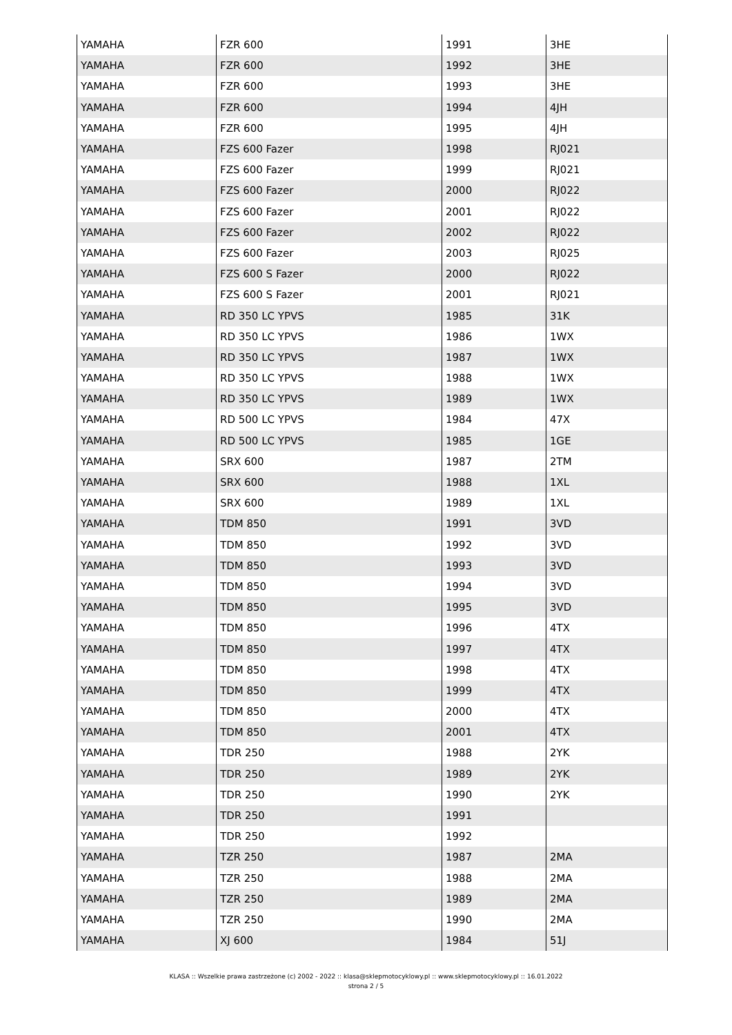| YAMAHA | FZR 600 | 1991 | 3HE |
| YAMAHA | FZR 600 | 1992 | 3HE |
| YAMAHA | FZR 600 | 1993 | 3HE |
| YAMAHA | FZR 600 | 1994 | 4JH |
| YAMAHA | FZR 600 | 1995 | 4JH |
| YAMAHA | FZS 600 Fazer | 1998 | RJ021 |
| YAMAHA | FZS 600 Fazer | 1999 | RJ021 |
| YAMAHA | FZS 600 Fazer | 2000 | RJ022 |
| YAMAHA | FZS 600 Fazer | 2001 | RJ022 |
| YAMAHA | FZS 600 Fazer | 2002 | RJ022 |
| YAMAHA | FZS 600 Fazer | 2003 | RJ025 |
| YAMAHA | FZS 600 S Fazer | 2000 | RJ022 |
| YAMAHA | FZS 600 S Fazer | 2001 | RJ021 |
| YAMAHA | RD 350 LC YPVS | 1985 | 31K |
| YAMAHA | RD 350 LC YPVS | 1986 | 1WX |
| YAMAHA | RD 350 LC YPVS | 1987 | 1WX |
| YAMAHA | RD 350 LC YPVS | 1988 | 1WX |
| YAMAHA | RD 350 LC YPVS | 1989 | 1WX |
| YAMAHA | RD 500 LC YPVS | 1984 | 47X |
| YAMAHA | RD 500 LC YPVS | 1985 | 1GE |
| YAMAHA | SRX 600 | 1987 | 2TM |
| YAMAHA | SRX 600 | 1988 | 1XL |
| YAMAHA | SRX 600 | 1989 | 1XL |
| YAMAHA | TDM 850 | 1991 | 3VD |
| YAMAHA | TDM 850 | 1992 | 3VD |
| YAMAHA | TDM 850 | 1993 | 3VD |
| YAMAHA | TDM 850 | 1994 | 3VD |
| YAMAHA | TDM 850 | 1995 | 3VD |
| YAMAHA | TDM 850 | 1996 | 4TX |
| YAMAHA | TDM 850 | 1997 | 4TX |
| YAMAHA | TDM 850 | 1998 | 4TX |
| YAMAHA | TDM 850 | 1999 | 4TX |
| YAMAHA | TDM 850 | 2000 | 4TX |
| YAMAHA | TDM 850 | 2001 | 4TX |
| YAMAHA | TDR 250 | 1988 | 2YK |
| YAMAHA | TDR 250 | 1989 | 2YK |
| YAMAHA | TDR 250 | 1990 | 2YK |
| YAMAHA | TDR 250 | 1991 | |
| YAMAHA | TDR 250 | 1992 | |
| YAMAHA | TZR 250 | 1987 | 2MA |
| YAMAHA | TZR 250 | 1988 | 2MA |
| YAMAHA | TZR 250 | 1989 | 2MA |
| YAMAHA | TZR 250 | 1990 | 2MA |
| YAMAHA | XJ 600 | 1984 | 51J |
KLASA :: Wszelkie prawa zastrzeżone (c) 2002 - 2022 :: klasa@sklepmotocyklowy.pl :: www.sklepmotocyklowy.pl :: 16.01.2022
strona 2 / 5